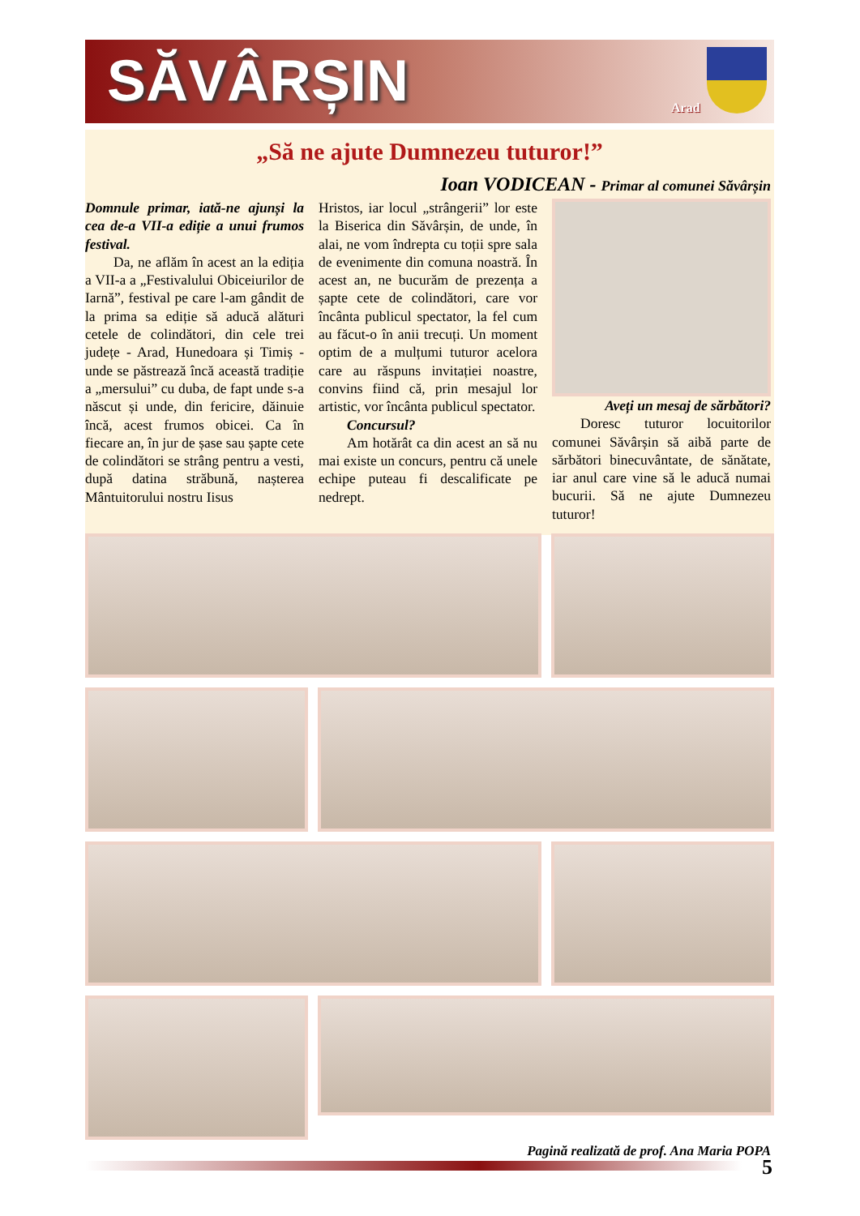SĂVÂRȘIN Arad
„Să ne ajute Dumnezeu tuturor!”
Ioan VODICEAN - Primar al comunei Săvârșin
Domnule primar, iată-ne ajunși la cea de-a VII-a ediție a unui frumos festival.
Da, ne aflăm în acest an la ediția a VII-a a „Festivalului Obiceiurilor de Iarnă”, festival pe care l-am gândit de la prima sa ediție să aducă alături cetele de colindători, din cele trei județe - Arad, Hunedoara și Timiș - unde se păstrează încă această tradiție a „mersului” cu duba, de fapt unde s-a născut și unde, din fericire, dăinuie încă, acest frumos obicei. Ca în fiecare an, în jur de șase sau șapte cete de colindători se strâng pentru a vesti, după datina străbună, nașterea Mântuitorului nostru Iisus
Hristos, iar locul „strângerii” lor este la Biserica din Săvârșin, de unde, în alai, ne vom îndrepta cu toții spre sala de evenimente din comuna noastră. În acest an, ne bucurăm de prezența a șapte cete de colindători, care vor încânta publicul spectator, la fel cum au făcut-o în anii trecuți. Un moment optim de a mulțumi tuturor acelora care au răspuns invitației noastre, convins fiind că, prin mesajul lor artistic, vor încânta publicul spectator.
Concursul?
Am hotărât ca din acest an să nu mai existe un concurs, pentru că unele echipe puteau fi descalificate pe nedrept.
Aveți un mesaj de sărbători?
Doresc tuturor locuitorilor comunei Săvârșin să aibă parte de sărbători binecuvântate, de sănătate, iar anul care vine să le aducă numai bucurii. Să ne ajute Dumnezeu tuturor!
Pagină realizată de prof. Ana Maria POPA
5